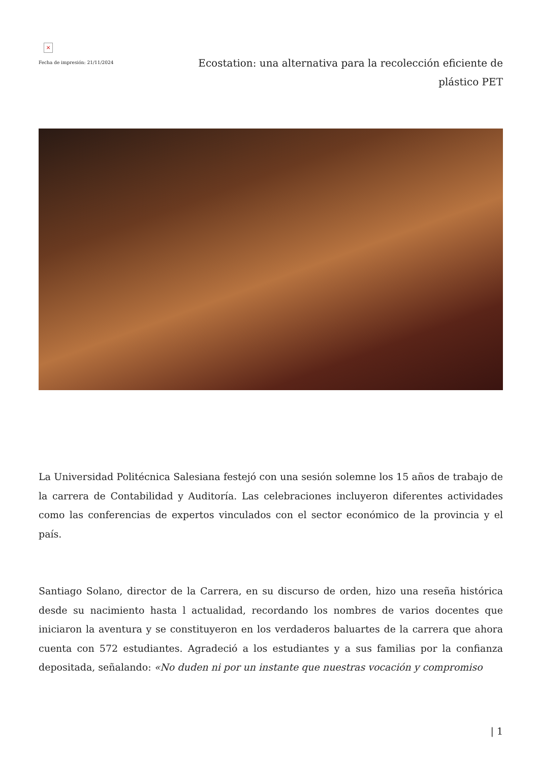×
Fecha de impresión: 21/11/2024
Ecostation: una alternativa para la recolección eficiente de plástico PET
La Universidad Politécnica Salesiana festejó con una sesión solemne los 15 años de trabajo de la carrera de Contabilidad y Auditoría. Las celebraciones incluyeron diferentes actividades como las conferencias de expertos vinculados con el sector económico de la provincia y el país.
Santiago Solano, director de la Carrera, en su discurso de orden, hizo una reseña histórica desde su nacimiento hasta l actualidad, recordando los nombres de varios docentes que iniciaron la aventura y se constituyeron en los verdaderos baluartes de la carrera que ahora cuenta con 572 estudiantes. Agradeció a los estudiantes y a sus familias por la confianza depositada, señalando: «No duden ni por un instante que nuestras vocación y compromiso
| 1